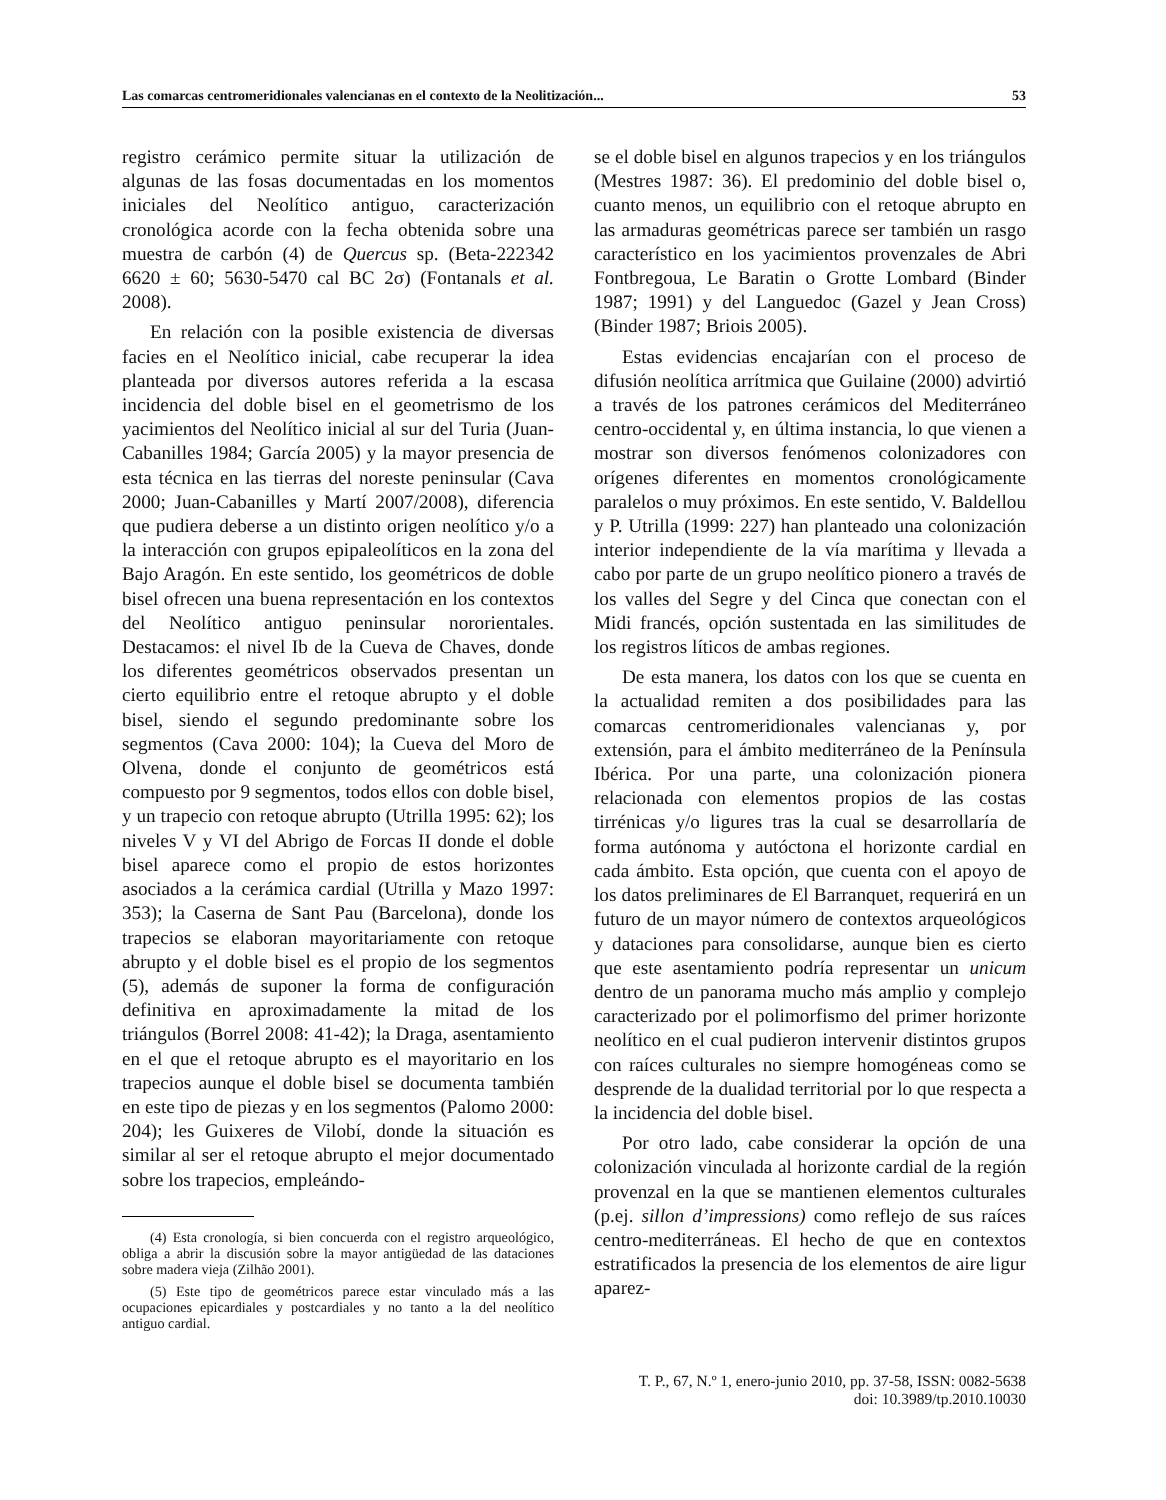Las comarcas centromeridionales valencianas en el contexto de la Neolitización... 53
registro cerámico permite situar la utilización de algunas de las fosas documentadas en los momentos iniciales del Neolítico antiguo, caracterización cronológica acorde con la fecha obtenida sobre una muestra de carbón (4) de Quercus sp. (Beta-222342 6620 ± 60; 5630-5470 cal BC 2σ) (Fontanals et al. 2008).
En relación con la posible existencia de diversas facies en el Neolítico inicial, cabe recuperar la idea planteada por diversos autores referida a la escasa incidencia del doble bisel en el geometrismo de los yacimientos del Neolítico inicial al sur del Turia (Juan-Cabanilles 1984; García 2005) y la mayor presencia de esta técnica en las tierras del noreste peninsular (Cava 2000; Juan-Cabanilles y Martí 2007/2008), diferencia que pudiera deberse a un distinto origen neolítico y/o a la interacción con grupos epipaleolíticos en la zona del Bajo Aragón. En este sentido, los geométricos de doble bisel ofrecen una buena representación en los contextos del Neolítico antiguo peninsular nororientales. Destacamos: el nivel Ib de la Cueva de Chaves, donde los diferentes geométricos observados presentan un cierto equilibrio entre el retoque abrupto y el doble bisel, siendo el segundo predominante sobre los segmentos (Cava 2000: 104); la Cueva del Moro de Olvena, donde el conjunto de geométricos está compuesto por 9 segmentos, todos ellos con doble bisel, y un trapecio con retoque abrupto (Utrilla 1995: 62); los niveles V y VI del Abrigo de Forcas II donde el doble bisel aparece como el propio de estos horizontes asociados a la cerámica cardial (Utrilla y Mazo 1997: 353); la Caserna de Sant Pau (Barcelona), donde los trapecios se elaboran mayoritariamente con retoque abrupto y el doble bisel es el propio de los segmentos (5), además de suponer la forma de configuración definitiva en aproximadamente la mitad de los triángulos (Borrel 2008: 41-42); la Draga, asentamiento en el que el retoque abrupto es el mayoritario en los trapecios aunque el doble bisel se documenta también en este tipo de piezas y en los segmentos (Palomo 2000: 204); les Guixeres de Vilobí, donde la situación es similar al ser el retoque abrupto el mejor documentado sobre los trapecios, empleándo-
(4) Esta cronología, si bien concuerda con el registro arqueológico, obliga a abrir la discusión sobre la mayor antigüedad de las dataciones sobre madera vieja (Zilhão 2001).
(5) Este tipo de geométricos parece estar vinculado más a las ocupaciones epicardiales y postcardiales y no tanto a la del neolítico antiguo cardial.
se el doble bisel en algunos trapecios y en los triángulos (Mestres 1987: 36). El predominio del doble bisel o, cuanto menos, un equilibrio con el retoque abrupto en las armaduras geométricas parece ser también un rasgo característico en los yacimientos provenzales de Abri Fontbregoua, Le Baratin o Grotte Lombard (Binder 1987; 1991) y del Languedoc (Gazel y Jean Cross) (Binder 1987; Briois 2005).
Estas evidencias encajarían con el proceso de difusión neolítica arrítmica que Guilaine (2000) advirtió a través de los patrones cerámicos del Mediterráneo centro-occidental y, en última instancia, lo que vienen a mostrar son diversos fenómenos colonizadores con orígenes diferentes en momentos cronológicamente paralelos o muy próximos. En este sentido, V. Baldellou y P. Utrilla (1999: 227) han planteado una colonización interior independiente de la vía marítima y llevada a cabo por parte de un grupo neolítico pionero a través de los valles del Segre y del Cinca que conectan con el Midi francés, opción sustentada en las similitudes de los registros líticos de ambas regiones.
De esta manera, los datos con los que se cuenta en la actualidad remiten a dos posibilidades para las comarcas centromeridionales valencianas y, por extensión, para el ámbito mediterráneo de la Península Ibérica. Por una parte, una colonización pionera relacionada con elementos propios de las costas tirrénicas y/o ligures tras la cual se desarrollaría de forma autónoma y autóctona el horizonte cardial en cada ámbito. Esta opción, que cuenta con el apoyo de los datos preliminares de El Barranquet, requerirá en un futuro de un mayor número de contextos arqueológicos y dataciones para consolidarse, aunque bien es cierto que este asentamiento podría representar un unicum dentro de un panorama mucho más amplio y complejo caracterizado por el polimorfismo del primer horizonte neolítico en el cual pudieron intervenir distintos grupos con raíces culturales no siempre homogéneas como se desprende de la dualidad territorial por lo que respecta a la incidencia del doble bisel.
Por otro lado, cabe considerar la opción de una colonización vinculada al horizonte cardial de la región provenzal en la que se mantienen elementos culturales (p.ej. sillon d’impressions) como reflejo de sus raíces centro-mediterráneas. El hecho de que en contextos estratificados la presencia de los elementos de aire ligur aparez-
T. P., 67, N.º 1, enero-junio 2010, pp. 37-58, ISSN: 0082-5638
doi: 10.3989/tp.2010.10030